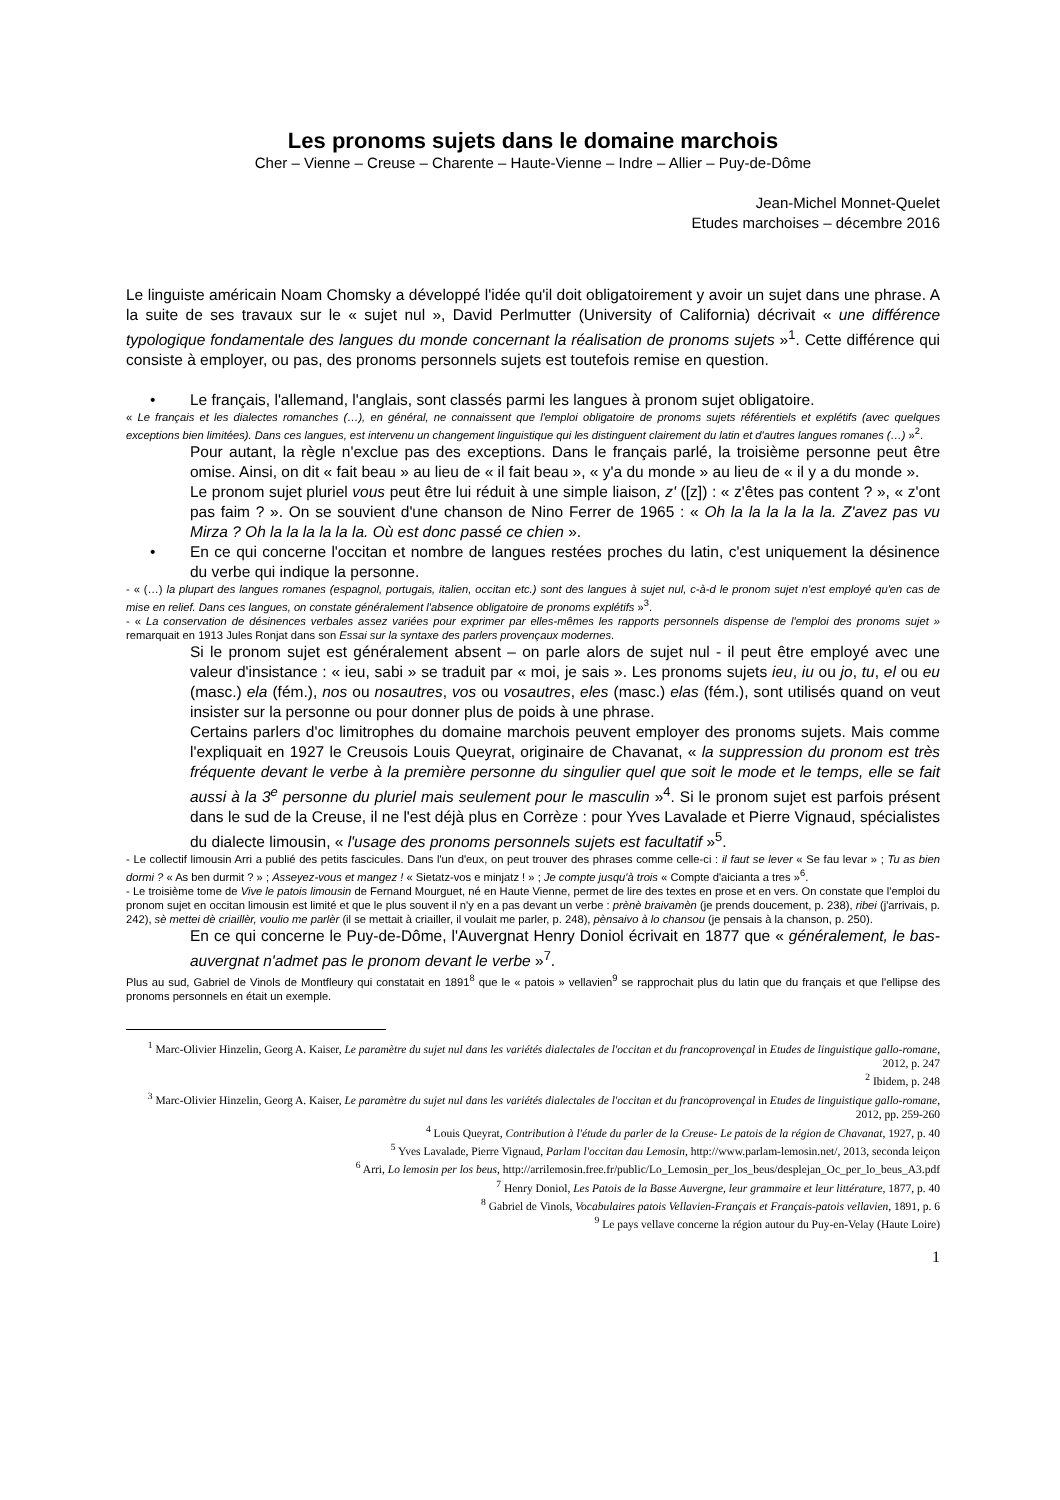Les pronoms sujets dans le domaine marchois
Cher – Vienne – Creuse – Charente – Haute-Vienne – Indre – Allier – Puy-de-Dôme
Jean-Michel Monnet-Quelet
Etudes marchoises – décembre 2016
Le linguiste américain Noam Chomsky a développé l'idée qu'il doit obligatoirement y avoir un sujet dans une phrase. A la suite de ses travaux sur le « sujet nul », David Perlmutter (University of California) décrivait « une différence typologique fondamentale des langues du monde concernant la réalisation de pronoms sujets »<sup>1</sup>. Cette différence qui consiste à employer, ou pas, des pronoms personnels sujets est toutefois remise en question.
• Le français, l'allemand, l'anglais, sont classés parmi les langues à pronom sujet obligatoire.
« Le français et les dialectes romanches (…), en général, ne connaissent que l'emploi obligatoire de pronoms sujets référentiels et explétifs (avec quelques exceptions bien limitées). Dans ces langues, est intervenu un changement linguistique qui les distinguent clairement du latin et d'autres langues romanes (…) »<sup>2</sup>.
Pour autant, la règle n'exclue pas des exceptions. Dans le français parlé, la troisième personne peut être omise. Ainsi, on dit « fait beau » au lieu de « il fait beau », « y'a du monde » au lieu de « il y a du monde ».
Le pronom sujet pluriel vous peut être lui réduit à une simple liaison, z' ([z]) : « z'êtes pas content ? », « z'ont pas faim ? ». On se souvient d'une chanson de Nino Ferrer de 1965 : « Oh la la la la la la. Z'avez pas vu Mirza ? Oh la la la la la la. Où est donc passé ce chien ».
• En ce qui concerne l'occitan et nombre de langues restées proches du latin, c'est uniquement la désinence du verbe qui indique la personne.
- « (…) la plupart des langues romanes (espagnol, portugais, italien, occitan etc.) sont des langues à sujet nul, c-à-d le pronom sujet n'est employé qu'en cas de mise en relief. Dans ces langues, on constate généralement l'absence obligatoire de pronoms explétifs »<sup>3</sup>.
- « La conservation de désinences verbales assez variées pour exprimer par elles-mêmes les rapports personnels dispense de l'emploi des pronoms sujet » remarquait en 1913 Jules Ronjat dans son Essai sur la syntaxe des parlers provençaux modernes.
Si le pronom sujet est généralement absent – on parle alors de sujet nul - il peut être employé avec une valeur d'insistance : « ieu, sabi » se traduit par « moi, je sais ». Les pronoms sujets ieu, iu ou jo, tu, el ou eu (masc.) ela (fém.), nos ou nosautres, vos ou vosautres, eles (masc.) elas (fém.), sont utilisés quand on veut insister sur la personne ou pour donner plus de poids à une phrase.
Certains parlers d'oc limitrophes du domaine marchois peuvent employer des pronoms sujets. Mais comme l'expliquait en 1927 le Creusois Louis Queyrat, originaire de Chavanat, « la suppression du pronom est très fréquente devant le verbe à la première personne du singulier quel que soit le mode et le temps, elle se fait aussi à la 3<sup>e</sup> personne du pluriel mais seulement pour le masculin »<sup>4</sup>. Si le pronom sujet est parfois présent dans le sud de la Creuse, il ne l'est déjà plus en Corrèze : pour Yves Lavalade et Pierre Vignaud, spécialistes du dialecte limousin, « l'usage des pronoms personnels sujets est facultatif »<sup>5</sup>.
- Le collectif limousin Arri a publié des petits fascicules. Dans l'un d'eux, on peut trouver des phrases comme celle-ci : il faut se lever « Se fau levar » ; Tu as bien dormi ? « As ben durmit ? » ; Asseyez-vous et mangez ! « Sietatz-vos e minjatz ! » ; Je compte jusqu'à trois « Compte d'aicianta a tres »<sup>6</sup>.
- Le troisième tome de Vive le patois limousin de Fernand Mourguet, né en Haute Vienne, permet de lire des textes en prose et en vers. On constate que l'emploi du pronom sujet en occitan limousin est limité et que le plus souvent il n'y en a pas devant un verbe : prènè braivamèn (je prends doucement, p. 238), ribei (j'arrivais, p. 242), sè mettei dè criaillèr, voulio me parlèr (il se mettait à criailler, il voulait me parler, p. 248), pènsaivo à lo chansou (je pensais à la chanson, p. 250).
En ce qui concerne le Puy-de-Dôme, l'Auvergnat Henry Doniol écrivait en 1877 que « généralement, le bas-auvergnat n'admet pas le pronom devant le verbe »<sup>7</sup>.
Plus au sud, Gabriel de Vinols de Montfleury qui constatait en 1891<sup>8</sup> que le « patois » vellavien<sup>9</sup> se rapprochait plus du latin que du français et que l'ellipse des pronoms personnels en était un exemple.
<sup>1</sup> Marc-Olivier Hinzelin, Georg A. Kaiser, Le paramètre du sujet nul dans les variétés dialectales de l'occitan et du francoprovençal in Etudes de linguistique gallo-romane, 2012, p. 247
<sup>2</sup> Ibidem, p. 248
<sup>3</sup> Marc-Olivier Hinzelin, Georg A. Kaiser, Le paramètre du sujet nul dans les variétés dialectales de l'occitan et du francoprovençal in Etudes de linguistique gallo-romane, 2012, pp. 259-260
<sup>4</sup> Louis Queyrat, Contribution à l'étude du parler de la Creuse- Le patois de la région de Chavanat, 1927, p. 40
<sup>5</sup> Yves Lavalade, Pierre Vignaud, Parlam l'occitan dau Lemosin, http://www.parlam-lemosin.net/, 2013, seconda leiçon
<sup>6</sup> Arri, Lo lemosin per los beus, http://arrilemosin.free.fr/public/Lo_Lemosin_per_los_beus/desplejan_Oc_per_lo_beus_A3.pdf
<sup>7</sup> Henry Doniol, Les Patois de la Basse Auvergne, leur grammaire et leur littérature, 1877, p. 40
<sup>8</sup> Gabriel de Vinols, Vocabulaires patois Vellavien-Français et Français-patois vellavien, 1891, p. 6
<sup>9</sup> Le pays vellave concerne la région autour du Puy-en-Velay (Haute Loire)
1